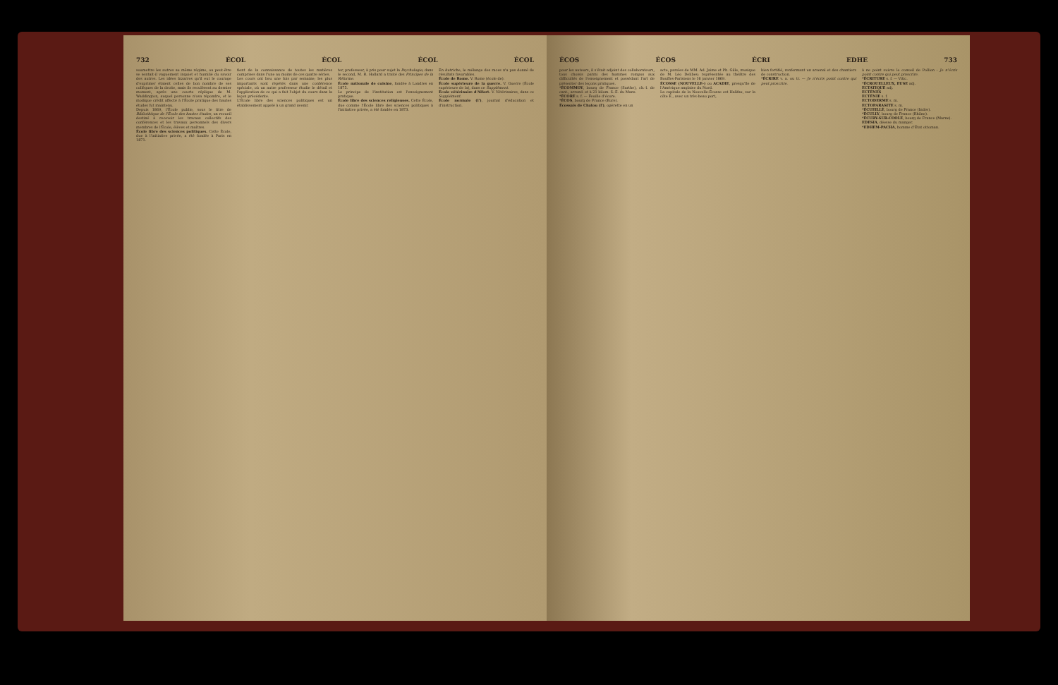732 ÉCOL ÉCOL ÉCOL ÉCOL
soumettre les autres au même régime, ou peut-être se sentait-il vaguement inquiet et humilié du savoir des autres. Les idées bizarres qu'il eut le courage d'exprimer étaient celles de bon nombre de ses collègues de la droite, mais ils reculèrent au dernier moment, après une courte réplique de M. Waddington, auquel personne n'osa répondre, et le modique crédit affecté à l'École pratique des hautes études fut maintenu.
Depuis 1869, l'École publie, sous le titre de Bibliothèque de l'École des hautes études, un recueil destiné à recevoir les travaux collectifs des conférences et les travaux personnels des divers membres de l'École, élèves et maîtres.
École libre des sciences politiques. Cette École, due à l'initiative privée, a été fondée à Paris en 1871.
fient de la connaissance de toutes les matières comprises dans l'une au moins de ces quatre séries.
Les cours ont lieu une fois par semaine; les plus importants sont répétés dans une conférence spéciale, où un autre professeur étudie le détail et l'application de ce qui a fait l'objet du cours dans la leçon précédente.
L'École libre des sciences politiques est un établissement appelé à un grand avenir.
ter, professeur, à pris pour sujet la Psychologie; dans le second, M. R. Hollard a traité des Principes de la Réforme.
École nationale de cuisine, fondée à Londres en 1875.
Le principe de l'institution est l'enseignement pratique.
École libre des sciences religieuses. Cette École, due comme l'École libre des sciences politiques à l'initiative privée, a été fondée en 1873.
En Autriche, le mélange des races n'a pas donné de résultats favorables.
École de Rome. V. Rome (école de).
École supérieure de la guerre. V. Guerre (École supérieure de la), dans ce Supplément.
École vétérinaire d'Alfort. V. Vétérinaires, dans ce Supplément.
École normale (l'), journal d'éducation et d'instruction.
ÉCOS ÉCOS ÉCRI EDHE 733
pour les auteurs, il s'était adjoint des collaborateurs, tous choisis parmi des hommes rompus aux difficultés de l'enseignement et possédant l'art de présenter des leçons pratiques.
*ÉCOMMOY, bourg de France (Sarthe), ch.-l. de cant., arrond. et à 21 kilom. S.-E. du Mans.
*ÉCORE s. f. — Feuille d'écore.
*ÉCOS, bourg de France (Eure).
Écossais de Chatou (l'), opérette en un
acte, paroles de MM. Ad. Jaime et Ph. Gille, musique de M. Léo Delibes; représentée au théâtre des Bouffes-Parisiens le 16 janvier 1869.
ÉCOSSE (NOUVELLE-) ou ACADIE, presqu'île de l'Amérique anglaise du Nord.
La capitale de la Nouvelle-Écosse est Halifax, sur la côte E., avec un très-beau port,
bien fortifié, renfermant un arsenal et des chantiers de construction.
*ÉCRIRE v. a. ou tr. — Je n'écris point contre qui peut proscrire.
à ne point suivre le conseil de Pollion : Je n'écris point contre qui peut proscrire.
*ÉCRITURE s. f. — Vitic.
*ÉCROUELLEUX, EUSE adj.
ECTATIQUE adj.
ECTÈNES
ECTÉNIE s. f.
ECTODERME s. m.
ECTOPARASITE s. m.
*ÉCUEILLÉ, bourg de France (Indre).
*ÉCULLY, bourg de France (Rhône).
*ÉCURY-SUR-COOLE, bourg de France (Marne).
EDESIA, déesse du manger.
*EDHEM-PACHA, homme d'État ottoman.